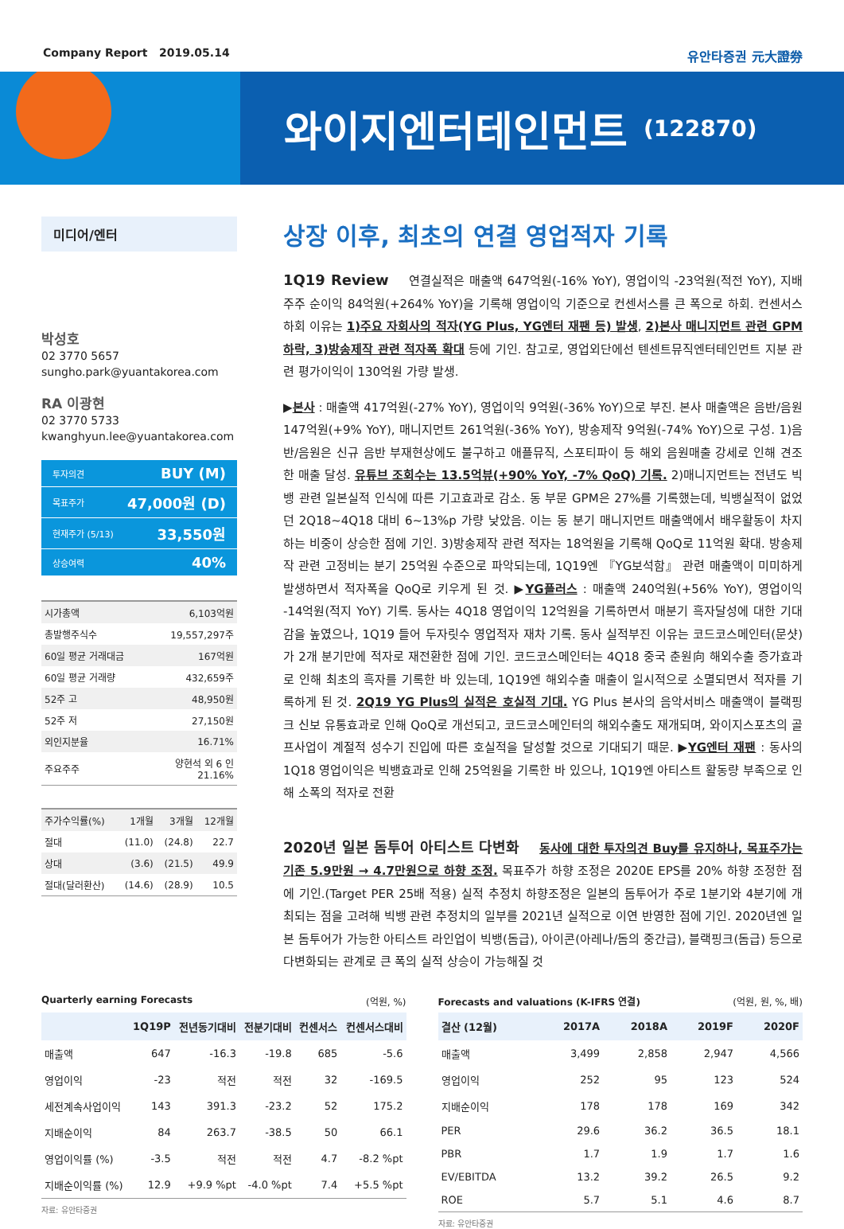Company Report 2019.05.14 유안타증권 元大證券
와이지엔터테인먼트 (122870)
미디어/엔터
박성호
02 3770 5657
sungho.park@yuantakorea.com
RA 이광현
02 3770 5733
kwanghyun.lee@yuantakorea.com
투자의견 BUY (M)
목표주가 47,000원 (D)
현재주가 (5/13) 33,550원
상승여력 40%
| 시가총액 | 6,103억원 |
| 총발행주식수 | 19,557,297주 |
| 60일 평균 거래대금 | 167억원 |
| 60일 평균 거래량 | 432,659주 |
| 52주 고 | 48,950원 |
| 52주 저 | 27,150원 |
| 외인지분율 | 16.71% |
| 주요주주 | 양현석 외 6 인 21.16% |
| 주가수익률(%) | 1개월 | 3개월 | 12개월 |
| 절대 | (11.0) | (24.8) | 22.7 |
| 상대 | (3.6) | (21.5) | 49.9 |
| 절대(달러환산) | (14.6) | (28.9) | 10.5 |
상장 이후, 최초의 연결 영업적자 기록
1Q19 Review 연결실적은 매출액 647억원(-16% YoY), 영업이익 -23억원(적전 YoY), 지배주주 순이익 84억원(+264% YoY)을 기록해 영업이익 기준으로 컨센서스를 큰 폭으로 하회. 컨센서스 하회 이유는 1)주요 자회사의 적자(YG Plus, YG엔터 재팬 등) 발생, 2)본사 매니지먼트 관련 GPM 하락, 3)방송제작 관련 적자폭 확대 등에 기인. 참고로, 영업외단에선 텐센트뮤직엔터테인먼트 지분 관련 평가이익이 130억원 가량 발생.
▶본사 : 매출액 417억원(-27% YoY), 영업이익 9억원(-36% YoY)으로 부진. 본사 매출액은 음반/음원 147억원(+9% YoY), 매니지먼트 261억원(-36% YoY), 방송제작 9억원(-74% YoY)으로 구성. 1)음반/음원은 신규 음반 부재현상에도 불구하고 애플뮤직, 스포티파이 등 해외 음원매출 강세로 인해 견조한 매출 달성. 유튜브 조회수는 13.5억뷰(+90% YoY, -7% QoQ) 기록. 2)매니지먼트는 전년도 빅뱅 관련 일본실적 인식에 따른 기고효과로 감소. 동 부문 GPM은 27%를 기록했는데, 빅뱅실적이 없었던 2Q18~4Q18 대비 6~13%p 가량 낮았음. 이는 동 분기 매니지먼트 매출액에서 배우활동이 차지하는 비중이 상승한 점에 기인. 3)방송제작 관련 적자는 18억원을 기록해 QoQ로 11억원 확대. 방송제작 관련 고정비는 분기 25억원 수준으로 파악되는데, 1Q19엔 『YG보석함』 관련 매출액이 미미하게 발생하면서 적자폭을 QoQ로 키우게 된 것. ▶YG플러스 : 매출액 240억원(+56% YoY), 영업이익 -14억원(적지 YoY) 기록. 동사는 4Q18 영업이익 12억원을 기록하면서 매분기 흑자달성에 대한 기대감을 높였으나, 1Q19 들어 두자릿수 영업적자 재차 기록. 동사 실적부진 이유는 코드코스메인터(문샷)가 2개 분기만에 적자로 재전환한 점에 기인. 코드코스메인터는 4Q18 중국 춘원向 해외수출 증가효과로 인해 최초의 흑자를 기록한 바 있는데, 1Q19엔 해외수출 매출이 일시적으로 소멸되면서 적자를 기록하게 된 것. 2Q19 YG Plus의 실적은 호실적 기대. YG Plus 본사의 음악서비스 매출액이 블랙핑크 신보 유통효과로 인해 QoQ로 개선되고, 코드코스메인터의 해외수출도 재개되며, 와이지스포츠의 골프사업이 계절적 성수기 진입에 따른 호실적을 달성할 것으로 기대되기 때문. ▶YG엔터 재팬 : 동사의 1Q18 영업이익은 빅뱅효과로 인해 25억원을 기록한 바 있으나, 1Q19엔 아티스트 활동량 부족으로 인해 소폭의 적자로 전환
2020년 일본 돔투어 아티스트 다변화 동사에 대한 투자의견 Buy를 유지하나, 목표주가는 기존 5.9만원 → 4.7만원으로 하향 조정. 목표주가 하향 조정은 2020E EPS를 20% 하향 조정한 점에 기인.(Target PER 25배 적용) 실적 추정치 하향조정은 일본의 돔투어가 주로 1분기와 4분기에 개최되는 점을 고려해 빅뱅 관련 추정치의 일부를 2021년 실적으로 이연 반영한 점에 기인. 2020년엔 일본 돔투어가 가능한 아티스트 라인업이 빅뱅(돔급), 아이콘(아레나/돔의 중간급), 블랙핑크(돔급) 등으로 다변화되는 관계로 큰 폭의 실적 상승이 가능해질 것
Quarterly earning Forecasts (억원, %)
| | 1Q19P | 전년동기대비 | 전분기대비 | 컨센서스 | 컨센서스대비 |
| --- | --- | --- | --- | --- | --- |
| 매출액 | 647 | -16.3 | -19.8 | 685 | -5.6 |
| 영업이익 | -23 | 적전 | 적전 | 32 | -169.5 |
| 세전계속사업이익 | 143 | 391.3 | -23.2 | 52 | 175.2 |
| 지배순이익 | 84 | 263.7 | -38.5 | 50 | 66.1 |
| 영업이익률 (%) | -3.5 | 적전 | 적전 | 4.7 | -8.2 %pt |
| 지배순이익률 (%) | 12.9 | +9.9 %pt | -4.0 %pt | 7.4 | +5.5 %pt |
자료: 유안타증권
Forecasts and valuations (K-IFRS 연결) (억원, 원, %, 배)
| 결산 (12월) | 2017A | 2018A | 2019F | 2020F |
| --- | --- | --- | --- | --- |
| 매출액 | 3,499 | 2,858 | 2,947 | 4,566 |
| 영업이익 | 252 | 95 | 123 | 524 |
| 지배순이익 | 178 | 178 | 169 | 342 |
| PER | 29.6 | 36.2 | 36.5 | 18.1 |
| PBR | 1.7 | 1.9 | 1.7 | 1.6 |
| EV/EBITDA | 13.2 | 39.2 | 26.5 | 9.2 |
| ROE | 5.7 | 5.1 | 4.6 | 8.7 |
자료: 유안타증권